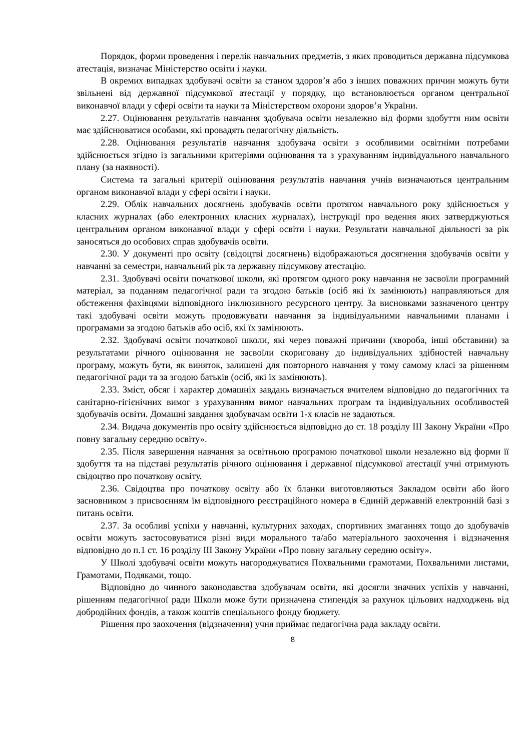Порядок, форми проведення і перелік навчальних предметів, з яких проводиться державна підсумкова атестація, визначає Міністерство освіти і науки.
В окремих випадках здобувачі освіти за станом здоров’я або з інших поважних причин можуть бути звільнені від державної підсумкової атестації у порядку, що встановлюється органом центральної виконавчої влади у сфері освіти та науки та Міністерством охорони здоров’я України.
2.27. Оцінювання результатів навчання здобувача освіти незалежно від форми здобуття ним освіти має здійснюватися особами, які провадять педагогічну діяльність.
2.28. Оцінювання результатів навчання здобувача освіти з особливими освітніми потребами здійснюється згідно із загальними критеріями оцінювання та з урахуванням індивідуального навчального плану (за наявності).
Система та загальні критерії оцінювання результатів навчання учнів визначаються центральним органом виконавчої влади у сфері освіти і науки.
2.29. Облік навчальних досягнень здобувачів освіти протягом навчального року здійснюється у класних журналах (або електронних класних журналах), інструкції про ведення яких затверджуються центральним органом виконавчої влади у сфері освіти і науки. Результати навчальної діяльності за рік заносяться до особових справ здобувачів освіти.
2.30. У документі про освіту (свідоцтві досягнень) відображаються досягнення здобувачів освіти у навчанні за семестри, навчальний рік та державну підсумкову атестацію.
2.31. Здобувачі освіти початкової школи, які протягом одного року навчання не засвоїли програмний матеріал, за поданням педагогічної ради та згодою батьків (осіб які їх замінюють) направляються для обстеження фахівцями відповідного інклюзивного ресурсного центру. За висновками зазначеного центру такі здобувачі освіти можуть продовжувати навчання за індивідуальними навчальними планами і програмами за згодою батьків або осіб, які їх замінюють.
2.32. Здобувачі освіти початкової школи, які через поважні причини (хвороба, інші обставини) за результатами річного оцінювання не засвоїли скориговану до індивідуальних здібностей навчальну програму, можуть бути, як виняток, залишені для повторного навчання у тому самому класі за рішенням педагогічної ради та за згодою батьків (осіб, які їх замінюють).
2.33. Зміст, обсяг і характер домашніх завдань визначається вчителем відповідно до педагогічних та санітарно-гігієнічних вимог з урахуванням вимог навчальних програм та індивідуальних особливостей здобувачів освіти. Домашні завдання здобувачам освіти 1-х класів не задаються.
2.34. Видача документів про освіту здійснюється відповідно до ст. 18 розділу ІІІ Закону України «Про повну загальну середню освіту».
2.35. Після завершення навчання за освітньою програмою початкової школи незалежно від форми її здобуття та на підставі результатів річного оцінювання і державної підсумкової атестації учні отримують свідоцтво про початкову освіту.
2.36. Свідоцтва про початкову освіту або їх бланки виготовляються Закладом освіти або його засновником з присвоєнням їм відповідного реєстраційного номера в Єдиній державній електронній базі з питань освіти.
2.37. За особливі успіхи у навчанні, культурних заходах, спортивних змаганнях тощо до здобувачів освіти можуть застосовуватися різні види морального та/або матеріального заохочення і відзначення відповідно до п.1 ст. 16 розділу ІІІ Закону України «Про повну загальну середню освіту».
У Школі здобувачі освіти можуть нагороджуватися Похвальними грамотами, Похвальними листами, Грамотами, Подяками, тощо.
Відповідно до чинного законодавства здобувачам освіти, які досягли значних успіхів у навчанні, рішенням педагогічної ради Школи може бути призначена стипендія за рахунок цільових надходжень від добродійних фондів, а також коштів спеціального фонду бюджету.
Рішення про заохочення (відзначення) учня приймає педагогічна рада закладу освіти.
8